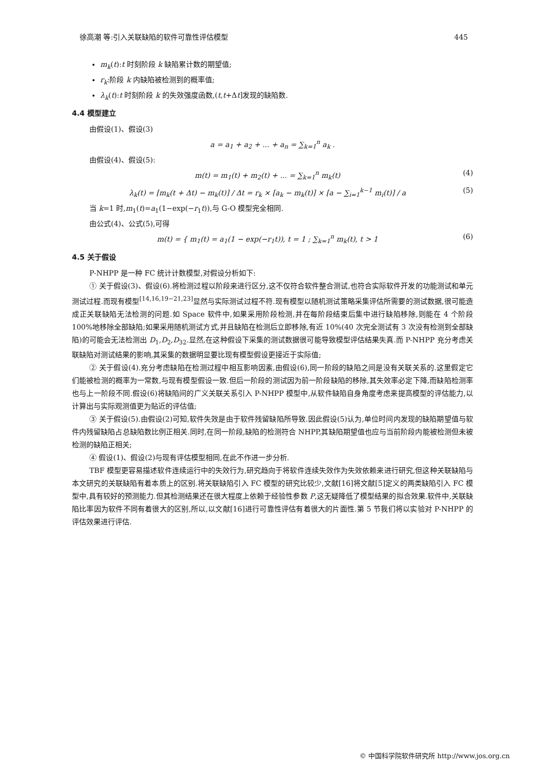徐高潮 等:引入关联缺陷的软件可靠性评估模型 445
m<sub>k</sub>(t):t 时刻阶段 k 缺陷累计数的期望值;
r<sub>k</sub>:阶段 k 内缺陷被检测到的概率值;
λ<sub>k</sub>(t):t 时刻阶段 k 的失效强度函数,(t,t+Δt]发现的缺陷数.
4.4 模型建立
由假设(1)、假设(3)
a = a<sub>1</sub> + a<sub>2</sub> + ... + a<sub>n</sub> = ∑<sub>k=1</sub><sup>n</sup> a<sub>k</sub> .
由假设(4)、假设(5):
m(t) = m<sub>1</sub>(t) + m<sub>2</sub>(t) + ... = ∑<sub>k=1</sub><sup>n</sup> m<sub>k</sub>(t) (4)
λ<sub>k</sub>(t) = [m<sub>k</sub>(t + Δt) − m<sub>k</sub>(t)] / Δt = r<sub>k</sub> × [a<sub>k</sub> − m<sub>k</sub>(t)] × [a − ∑<sub>i=1</sub><sup>k−1</sup> m<sub>i</sub>(t)] / a (5)
当 k=1 时,m<sub>1</sub>(t)=a<sub>1</sub>(1−exp(−r<sub>1</sub>t)),与 G-O 模型完全相同.
由公式(4)、公式(5),可得
m(t) = { m<sub>1</sub>(t) = a<sub>1</sub>(1 − exp(−r<sub>1</sub>t)), t = 1 ; ∑<sub>k=1</sub><sup>n</sup> m<sub>k</sub>(t), t > 1 (6)
4.5 关于假设
P-NHPP 是一种 FC 统计计数模型,对假设分析如下:
① 关于假设(3)、假设(6).将检测过程以阶段来进行区分,这不仅符合软件整合测试,也符合实际软件开发的功能测试和单元测试过程.而现有模型<sup>[14,16,19−21,23]</sup>显然与实际测试过程不符.现有模型以随机测试策略采集评估所需要的测试数据,很可能造成正关联缺陷无法检测的问题.如 Space 软件中,如果采用阶段检测,并在每阶段结束后集中进行缺陷移除,则能在 4 个阶段 100%地移除全部缺陷;如果采用随机测试方式,并且缺陷在检测后立即移除,有近 10%(40 次完全测试有 3 次没有检测到全部缺陷)的可能会无法检测出 D<sub>1</sub>,D<sub>2</sub>,D<sub>32</sub>.显然,在这种假设下采集的测试数据很可能导致模型评估结果失真.而 P-NHPP 充分考虑关联缺陷对测试结果的影响,其采集的数据明显要比现有模型假设更接近于实际值;
② 关于假设(4).充分考虑缺陷在检测过程中相互影响因素,由假设(6),同一阶段的缺陷之间是没有关联关系的.这里假定它们能被检测的概率为一常数,与现有模型假设一致.但后一阶段的测试因为前一阶段缺陷的移除,其失效率必定下降,而缺陷检测率也与上一阶段不同.假设(6)将缺陷间的广义关联关系引入 P-NHPP 模型中,从软件缺陷自身角度考虑来提高模型的评估能力,以计算出与实际观测值更为贴近的评估值;
③ 关于假设(5).由假设(2)可知,软件失效是由于软件残留缺陷所导致.因此假设(5)认为,单位时间内发现的缺陷期望值与软件内残留缺陷占总缺陷数比例正相关.同时,在同一阶段,缺陷的检测符合 NHPP,其缺陷期望值也应与当前阶段内能被检测但未被检测的缺陷正相关;
④ 假设(1)、假设(2)与现有评估模型相同,在此不作进一步分析.
TBF 模型更容易描述软件连续运行中的失效行为,研究趋向于将软件连续失效作为失效依赖来进行研究,但这种关联缺陷与本文研究的关联缺陷有着本质上的区别.将关联缺陷引入 FC 模型的研究比较少,文献[16]将文献[5]定义的两类缺陷引入 FC 模型中,具有较好的预测能力.但其检测结果还在很大程度上依赖于经验性参数 P,这无疑降低了模型结果的拟合效果.软件中,关联缺陷比率因为软件不同有着很大的区别,所以,以文献[16]进行可靠性评估有着很大的片面性.第 5 节我们将以实验对 P-NHPP 的评估效果进行评估.
© 中国科学院软件研究所 http://www.jos.org.cn